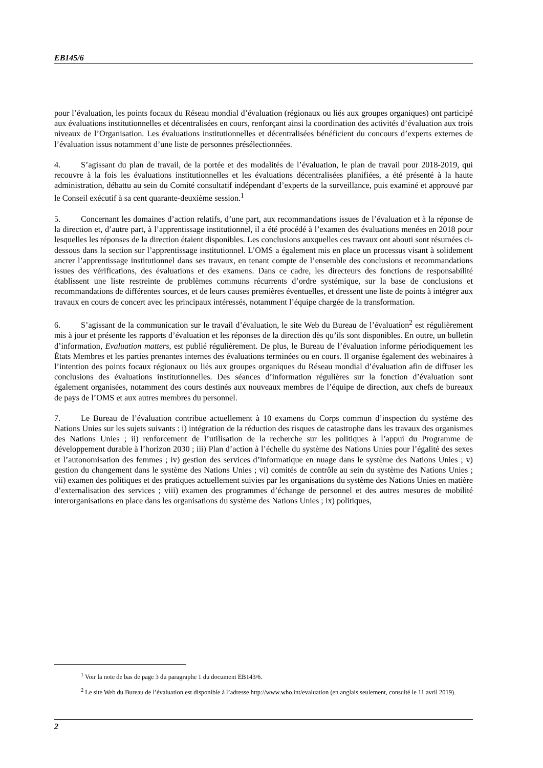EB145/6
pour l’évaluation, les points focaux du Réseau mondial d’évaluation (régionaux ou liés aux groupes organiques) ont participé aux évaluations institutionnelles et décentralisées en cours, renforçant ainsi la coordination des activités d’évaluation aux trois niveaux de l’Organisation. Les évaluations institutionnelles et décentralisées bénéficient du concours d’experts externes de l’évaluation issus notamment d’une liste de personnes présélectionnées.
4. S’agissant du plan de travail, de la portée et des modalités de l’évaluation, le plan de travail pour 2018-2019, qui recouvre à la fois les évaluations institutionnelles et les évaluations décentralisées planifiées, a été présenté à la haute administration, débattu au sein du Comité consultatif indépendant d’experts de la surveillance, puis examiné et approuvé par le Conseil exécutif à sa cent quarante-deuxième session.<sup>1</sup>
5. Concernant les domaines d’action relatifs, d’une part, aux recommandations issues de l’évaluation et à la réponse de la direction et, d’autre part, à l’apprentissage institutionnel, il a été procédé à l’examen des évaluations menées en 2018 pour lesquelles les réponses de la direction étaient disponibles. Les conclusions auxquelles ces travaux ont abouti sont résumées ci-dessous dans la section sur l’apprentissage institutionnel. L’OMS a également mis en place un processus visant à solidement ancrer l’apprentissage institutionnel dans ses travaux, en tenant compte de l’ensemble des conclusions et recommandations issues des vérifications, des évaluations et des examens. Dans ce cadre, les directeurs des fonctions de responsabilité établissent une liste restreinte de problèmes communs récurrents d’ordre systémique, sur la base de conclusions et recommandations de différentes sources, et de leurs causes premières éventuelles, et dressent une liste de points à intégrer aux travaux en cours de concert avec les principaux intéressés, notamment l’équipe chargée de la transformation.
6. S’agissant de la communication sur le travail d’évaluation, le site Web du Bureau de l’évaluation<sup>2</sup> est régulièrement mis à jour et présente les rapports d’évaluation et les réponses de la direction dès qu’ils sont disponibles. En outre, un bulletin d’information, Evaluation matters, est publié régulièrement. De plus, le Bureau de l’évaluation informe périodiquement les États Membres et les parties prenantes internes des évaluations terminées ou en cours. Il organise également des webinaires à l’intention des points focaux régionaux ou liés aux groupes organiques du Réseau mondial d’évaluation afin de diffuser les conclusions des évaluations institutionnelles. Des séances d’information régulières sur la fonction d’évaluation sont également organisées, notamment des cours destinés aux nouveaux membres de l’équipe de direction, aux chefs de bureaux de pays de l’OMS et aux autres membres du personnel.
7. Le Bureau de l’évaluation contribue actuellement à 10 examens du Corps commun d’inspection du système des Nations Unies sur les sujets suivants : i) intégration de la réduction des risques de catastrophe dans les travaux des organismes des Nations Unies ; ii) renforcement de l’utilisation de la recherche sur les politiques à l’appui du Programme de développement durable à l’horizon 2030 ; iii) Plan d’action à l’échelle du système des Nations Unies pour l’égalité des sexes et l’autonomisation des femmes ; iv) gestion des services d’informatique en nuage dans le système des Nations Unies ; v) gestion du changement dans le système des Nations Unies ; vi) comités de contrôle au sein du système des Nations Unies ; vii) examen des politiques et des pratiques actuellement suivies par les organisations du système des Nations Unies en matière d’externalisation des services ; viii) examen des programmes d’échange de personnel et des autres mesures de mobilité interorganisations en place dans les organisations du système des Nations Unies ; ix) politiques,
<sup>1</sup> Voir la note de bas de page 3 du paragraphe 1 du document EB143/6.
<sup>2</sup> Le site Web du Bureau de l’évaluation est disponible à l’adresse http://www.who.int/evaluation (en anglais seulement, consulté le 11 avril 2019).
2